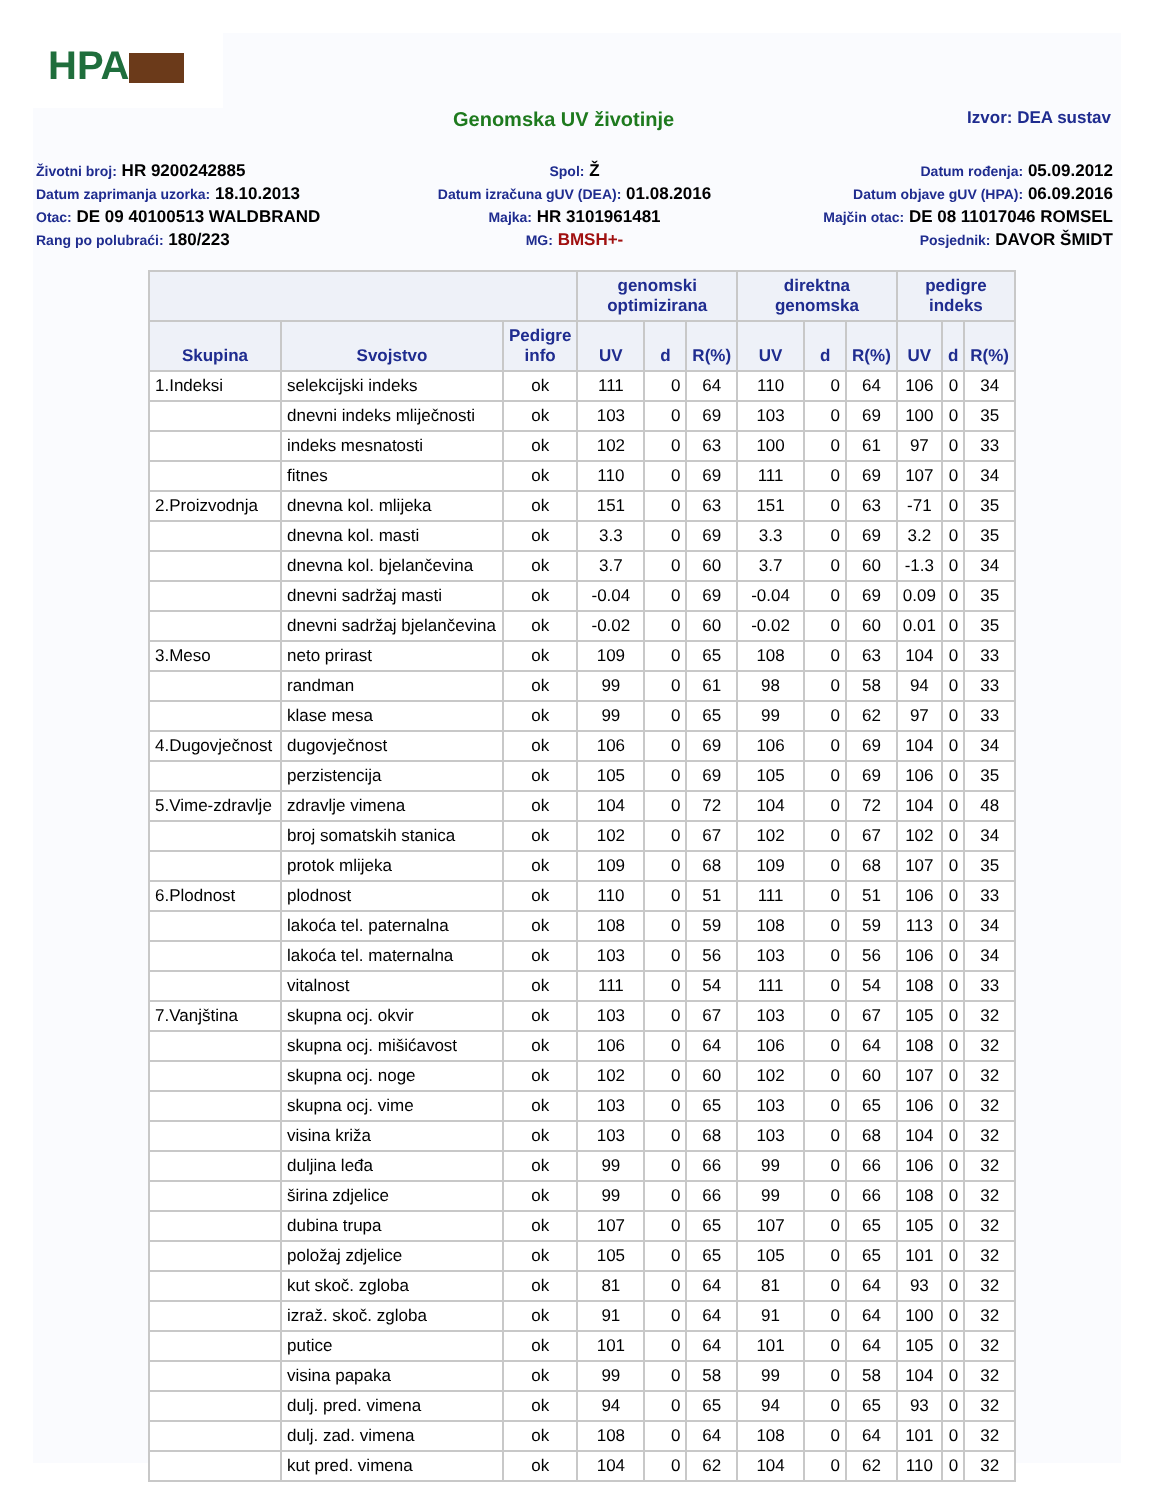HPA
Genomska UV životinje
Izvor: DEA sustav
Životni broj: HR 9200242885
Spol: Ž
Datum rođenja: 05.09.2012
Datum zaprimanja uzorka: 18.10.2013
Datum izračuna gUV (DEA): 01.08.2016
Datum objave gUV (HPA): 06.09.2016
Otac: DE 09 40100513 WALDBRAND
Majka: HR 3101961481
Majčin otac: DE 08 11017046 ROMSEL
Rang po polubraći: 180/223
MG: BMSH+-
Posjednik: DAVOR ŠMIDT
| | | | genomski optimizirana | | | direktna genomska | | | pedigre indeks | | |
| --- | --- | --- | --- | --- | --- | --- | --- | --- | --- | --- | --- |
| Skupina | Svojstvo | Pedigre info | UV | d | R(%) | UV | d | R(%) | UV | d | R(%) |
| 1.Indeksi | selekcijski indeks | ok | 111 | 0 | 64 | 110 | 0 | 64 | 106 | 0 | 34 |
| | dnevni indeks mliječnosti | ok | 103 | 0 | 69 | 103 | 0 | 69 | 100 | 0 | 35 |
| | indeks mesnatosti | ok | 102 | 0 | 63 | 100 | 0 | 61 | 97 | 0 | 33 |
| | fitnes | ok | 110 | 0 | 69 | 111 | 0 | 69 | 107 | 0 | 34 |
| 2.Proizvodnja | dnevna kol. mlijeka | ok | 151 | 0 | 63 | 151 | 0 | 63 | -71 | 0 | 35 |
| | dnevna kol. masti | ok | 3.3 | 0 | 69 | 3.3 | 0 | 69 | 3.2 | 0 | 35 |
| | dnevna kol. bjelančevina | ok | 3.7 | 0 | 60 | 3.7 | 0 | 60 | -1.3 | 0 | 34 |
| | dnevni sadržaj masti | ok | -0.04 | 0 | 69 | -0.04 | 0 | 69 | 0.09 | 0 | 35 |
| | dnevni sadržaj bjelančevina | ok | -0.02 | 0 | 60 | -0.02 | 0 | 60 | 0.01 | 0 | 35 |
| 3.Meso | neto prirast | ok | 109 | 0 | 65 | 108 | 0 | 63 | 104 | 0 | 33 |
| | randman | ok | 99 | 0 | 61 | 98 | 0 | 58 | 94 | 0 | 33 |
| | klase mesa | ok | 99 | 0 | 65 | 99 | 0 | 62 | 97 | 0 | 33 |
| 4.Dugovječnost | dugovječnost | ok | 106 | 0 | 69 | 106 | 0 | 69 | 104 | 0 | 34 |
| | perzistencija | ok | 105 | 0 | 69 | 105 | 0 | 69 | 106 | 0 | 35 |
| 5.Vime-zdravlje | zdravlje vimena | ok | 104 | 0 | 72 | 104 | 0 | 72 | 104 | 0 | 48 |
| | broj somatskih stanica | ok | 102 | 0 | 67 | 102 | 0 | 67 | 102 | 0 | 34 |
| | protok mlijeka | ok | 109 | 0 | 68 | 109 | 0 | 68 | 107 | 0 | 35 |
| 6.Plodnost | plodnost | ok | 110 | 0 | 51 | 111 | 0 | 51 | 106 | 0 | 33 |
| | lakoća tel. paternalna | ok | 108 | 0 | 59 | 108 | 0 | 59 | 113 | 0 | 34 |
| | lakoća tel. maternalna | ok | 103 | 0 | 56 | 103 | 0 | 56 | 106 | 0 | 34 |
| | vitalnost | ok | 111 | 0 | 54 | 111 | 0 | 54 | 108 | 0 | 33 |
| 7.Vanjština | skupna ocj. okvir | ok | 103 | 0 | 67 | 103 | 0 | 67 | 105 | 0 | 32 |
| | skupna ocj. mišićavost | ok | 106 | 0 | 64 | 106 | 0 | 64 | 108 | 0 | 32 |
| | skupna ocj. noge | ok | 102 | 0 | 60 | 102 | 0 | 60 | 107 | 0 | 32 |
| | skupna ocj. vime | ok | 103 | 0 | 65 | 103 | 0 | 65 | 106 | 0 | 32 |
| | visina križa | ok | 103 | 0 | 68 | 103 | 0 | 68 | 104 | 0 | 32 |
| | duljina leđa | ok | 99 | 0 | 66 | 99 | 0 | 66 | 106 | 0 | 32 |
| | širina zdjelice | ok | 99 | 0 | 66 | 99 | 0 | 66 | 108 | 0 | 32 |
| | dubina trupa | ok | 107 | 0 | 65 | 107 | 0 | 65 | 105 | 0 | 32 |
| | položaj zdjelice | ok | 105 | 0 | 65 | 105 | 0 | 65 | 101 | 0 | 32 |
| | kut skoč. zgloba | ok | 81 | 0 | 64 | 81 | 0 | 64 | 93 | 0 | 32 |
| | izraž. skoč. zgloba | ok | 91 | 0 | 64 | 91 | 0 | 64 | 100 | 0 | 32 |
| | putice | ok | 101 | 0 | 64 | 101 | 0 | 64 | 105 | 0 | 32 |
| | visina papaka | ok | 99 | 0 | 58 | 99 | 0 | 58 | 104 | 0 | 32 |
| | dulj. pred. vimena | ok | 94 | 0 | 65 | 94 | 0 | 65 | 93 | 0 | 32 |
| | dulj. zad. vimena | ok | 108 | 0 | 64 | 108 | 0 | 64 | 101 | 0 | 32 |
| | kut pred. vimena | ok | 104 | 0 | 62 | 104 | 0 | 62 | 110 | 0 | 32 |